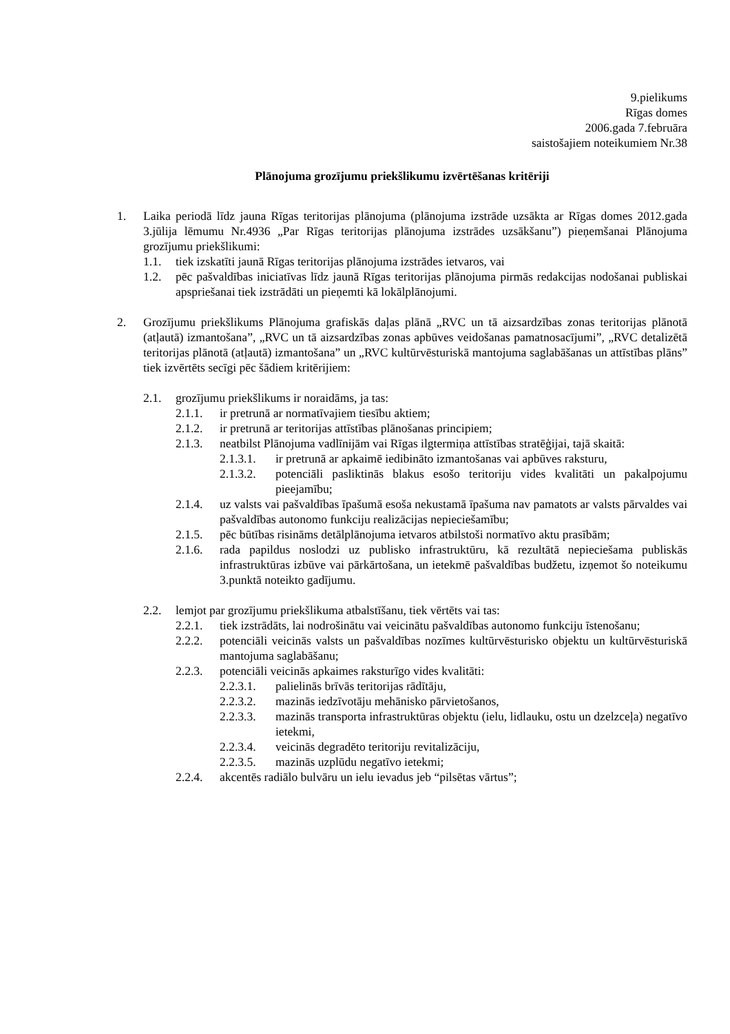9.pielikums
Rīgas domes
2006.gada 7.februāra
saistošajiem noteikumiem Nr.38
Plānojuma grozījumu priekšlikumu izvērtēšanas kritēriji
1. Laika periodā līdz jauna Rīgas teritorijas plānojuma (plānojuma izstrāde uzsākta ar Rīgas domes 2012.gada 3.jūlija lēmumu Nr.4936 „Par Rīgas teritorijas plānojuma izstrādes uzsākšanu”) pieņemšanai Plānojuma grozījumu priekšlikumi:
1.1. tiek izskatīti jaunā Rīgas teritorijas plānojuma izstrādes ietvaros, vai
1.2. pēc pašvaldības iniciatīvas līdz jaunā Rīgas teritorijas plānojuma pirmās redakcijas nodošanai publiskai apspriešanai tiek izstrādāti un pieņemti kā lokālplānojumi.
2. Grozījumu priekšlikums Plānojuma grafiskās daļas plānā „RVC un tā aizsardzības zonas teritorijas plānotā (atļautā) izmantošana”, „RVC un tā aizsardzības zonas apbūves veidošanas pamatnosacījumi”, „RVC detalizētā teritorijas plānotā (atļautā) izmantošana” un „RVC kultūrvēsturiskā mantojuma saglabāšanas un attīstības plāns” tiek izvērtēts secīgi pēc šādiem kritērijiem:
2.1. grozījumu priekšlikums ir noraidāms, ja tas:
2.1.1. ir pretrunā ar normatīvajiem tiesību aktiem;
2.1.2. ir pretrunā ar teritorijas attīstības plānošanas principiem;
2.1.3. neatbilst Plānojuma vadlīnijām vai Rīgas ilgtermiņa attīstības stratēģijai, tajā skaitā:
2.1.3.1. ir pretrunā ar apkaimē iedibināto izmantošanas vai apbūves raksturu,
2.1.3.2. potenciāli pasliktinās blakus esošo teritoriju vides kvalitāti un pakalpojumu pieejamību;
2.1.4. uz valsts vai pašvaldības īpašumā esoša nekustamā īpašuma nav pamatots ar valsts pārvaldes vai pašvaldības autonomo funkciju realizācijas nepieciešamību;
2.1.5. pēc būtības risināms detālplānojuma ietvaros atbilstoši normatīvo aktu prasībām;
2.1.6. rada papildus noslodzi uz publisko infrastruktūru, kā rezultātā nepieciešama publiskās infrastruktūras izbūve vai pārkārtošana, un ietekmē pašvaldības budžetu, izņemot šo noteikumu 3.punktā noteikto gadījumu.
2.2. lemjot par grozījumu priekšlikuma atbalstīšanu, tiek vērtēts vai tas:
2.2.1. tiek izstrādāts, lai nodrošinātu vai veicinātu pašvaldības autonomo funkciju īstenošanu;
2.2.2. potenciāli veicinās valsts un pašvaldības nozīmes kultūrvēsturisko objektu un kultūrvēsturiskā mantojuma saglabāšanu;
2.2.3. potenciāli veicinās apkaimes raksturīgo vides kvalitāti:
2.2.3.1. palielinās brīvās teritorijas rādītāju,
2.2.3.2. mazinās iedzīvotāju mehānisko pārvietošanos,
2.2.3.3. mazinās transporta infrastruktūras objektu (ielu, lidlauku, ostu un dzelzceļa) negatīvo ietekmi,
2.2.3.4. veicinās degradēto teritoriju revitalizāciju,
2.2.3.5. mazinās uzplūdu negatīvo ietekmi;
2.2.4. akcentēs radiālo bulvāru un ielu ievadus jeb “pilsētas vārtus”;